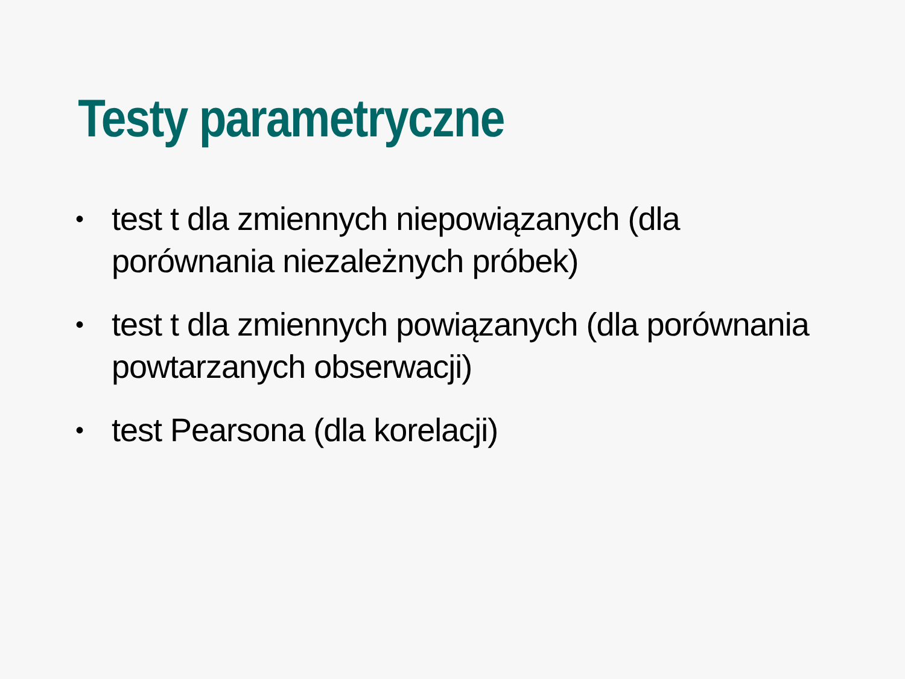Testy parametryczne
• test t dla zmiennych niepowiązanych (dla porównania niezależnych próbek)
• test t dla zmiennych powiązanych (dla porównania powtarzanych obserwacji)
• test Pearsona (dla korelacji)